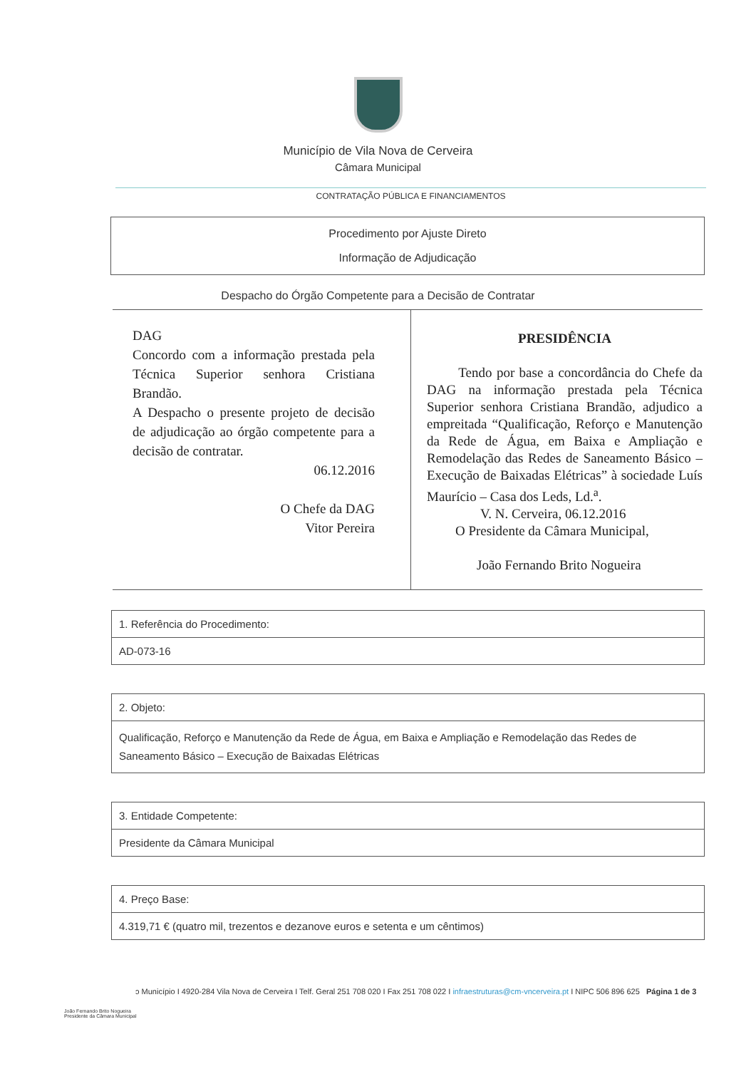Município de Vila Nova de Cerveira
Câmara Municipal
CONTRATAÇÃO PÚBLICA E FINANCIAMENTOS
Procedimento por Ajuste Direto
Informação de Adjudicação
Despacho do Órgão Competente para a Decisão de Contratar
DAG
Concordo com a informação prestada pela Técnica Superior senhora Cristiana Brandão.
A Despacho o presente projeto de decisão de adjudicação ao órgão competente para a decisão de contratar.
06.12.2016
O Chefe da DAG
Vitor Pereira
PRESIDÊNCIA
Tendo por base a concordância do Chefe da DAG na informação prestada pela Técnica Superior senhora Cristiana Brandão, adjudico a empreitada “Qualificação, Reforço e Manutenção da Rede de Água, em Baixa e Ampliação e Remodelação das Redes de Saneamento Básico – Execução de Baixadas Elétricas” à sociedade Luís Maurício – Casa dos Leds, Ld.<sup>a</sup>.
V. N. Cerveira, 06.12.2016
O Presidente da Câmara Municipal,
João Fernando Brito Nogueira
| 1. Referência do Procedimento: |
| AD-073-16 |
| 2. Objeto: |
| Qualificação, Reforço e Manutenção da Rede de Água, em Baixa e Ampliação e Remodelação das Redes de Saneamento Básico – Execução de Baixadas Elétricas |
| 3. Entidade Competente: |
| Presidente da Câmara Municipal |
| 4. Preço Base: |
| 4.319,71 € (quatro mil, trezentos e dezanove euros e setenta e um cêntimos) |
ɔ Município I 4920-284 Vila Nova de Cerveira I Telf. Geral 251 708 020 I Fax 251 708 022 I infraestruturas@cm-vncerveira.pt I NIPC 506 896 625 Página 1 de 3
João Fernando Brito Nogueira
Presidente da Câmara Municipal